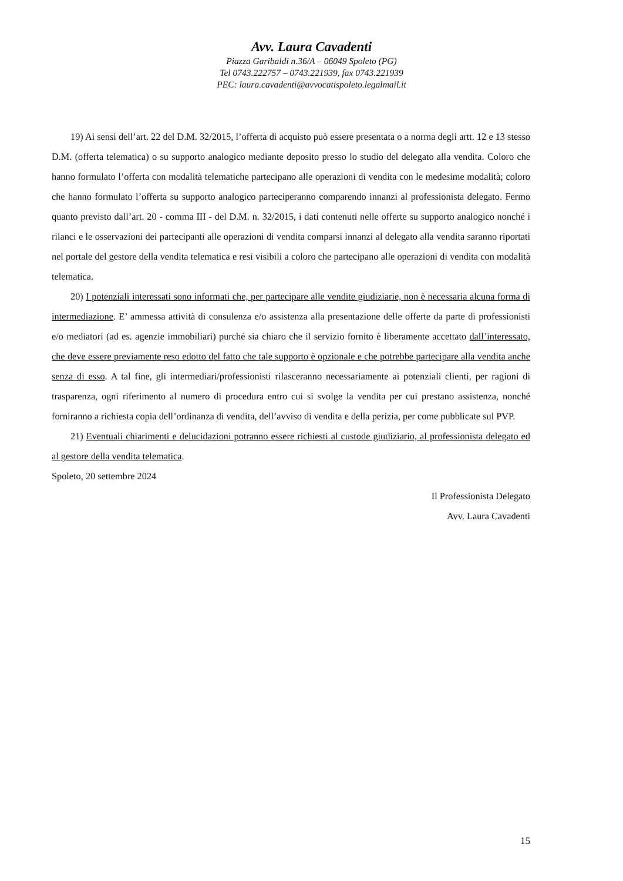Avv. Laura Cavadenti
Piazza Garibaldi n.36/A – 06049 Spoleto (PG)
Tel 0743.222757 – 0743.221939, fax 0743.221939
PEC: laura.cavadenti@avvocatispoleto.legalmail.it
19) Ai sensi dell’art. 22 del D.M. 32/2015, l’offerta di acquisto può essere presentata o a norma degli artt. 12 e 13 stesso D.M. (offerta telematica) o su supporto analogico mediante deposito presso lo studio del delegato alla vendita. Coloro che hanno formulato l’offerta con modalità telematiche partecipano alle operazioni di vendita con le medesime modalità; coloro che hanno formulato l’offerta su supporto analogico parteciperanno comparendo innanzi al professionista delegato. Fermo quanto previsto dall’art. 20 - comma III - del D.M. n. 32/2015, i dati contenuti nelle offerte su supporto analogico nonché i rilanci e le osservazioni dei partecipanti alle operazioni di vendita comparsi innanzi al delegato alla vendita saranno riportati nel portale del gestore della vendita telematica e resi visibili a coloro che partecipano alle operazioni di vendita con modalità telematica.
20) I potenziali interessati sono informati che, per partecipare alle vendite giudiziarie, non è necessaria alcuna forma di intermediazione. E’ ammessa attività di consulenza e/o assistenza alla presentazione delle offerte da parte di professionisti e/o mediatori (ad es. agenzie immobiliari) purché sia chiaro che il servizio fornito è liberamente accettato dall’interessato, che deve essere previamente reso edotto del fatto che tale supporto è opzionale e che potrebbe partecipare alla vendita anche senza di esso. A tal fine, gli intermediari/professionisti rilasceranno necessariamente ai potenziali clienti, per ragioni di trasparenza, ogni riferimento al numero di procedura entro cui si svolge la vendita per cui prestano assistenza, nonché forniranno a richiesta copia dell’ordinanza di vendita, dell’avviso di vendita e della perizia, per come pubblicate sul PVP.
21) Eventuali chiarimenti e delucidazioni potranno essere richiesti al custode giudiziario, al professionista delegato ed al gestore della vendita telematica.
Spoleto, 20 settembre 2024
Il Professionista Delegato
Avv. Laura Cavadenti
15